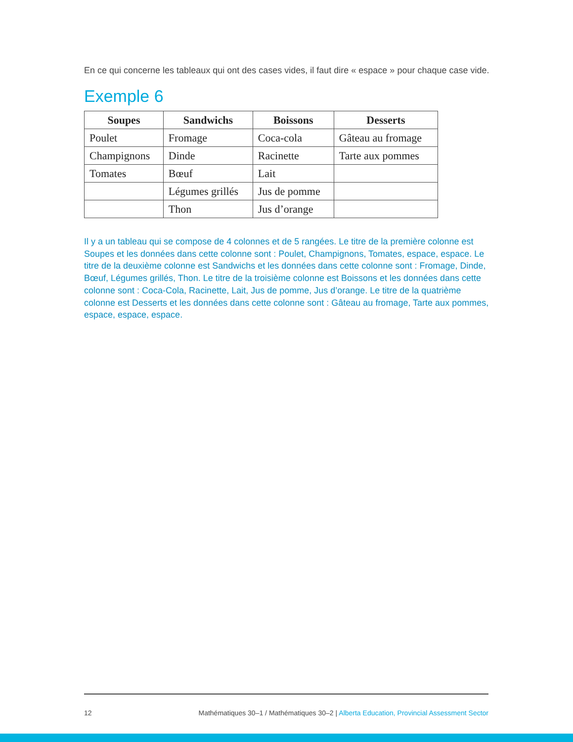En ce qui concerne les tableaux qui ont des cases vides, il faut dire « espace » pour chaque case vide.
Exemple 6
| Soupes | Sandwichs | Boissons | Desserts |
| --- | --- | --- | --- |
| Poulet | Fromage | Coca-cola | Gâteau au fromage |
| Champignons | Dinde | Racinette | Tarte aux pommes |
| Tomates | Bœuf | Lait | |
| | Légumes grillés | Jus de pomme | |
| | Thon | Jus d’orange | |
Il y a un tableau qui se compose de 4 colonnes et de 5 rangées. Le titre de la première colonne est Soupes et les données dans cette colonne sont : Poulet, Champignons, Tomates, espace, espace. Le titre de la deuxième colonne est Sandwichs et les données dans cette colonne sont : Fromage, Dinde, Bœuf, Légumes grillés, Thon. Le titre de la troisième colonne est Boissons et les données dans cette colonne sont : Coca-Cola, Racinette, Lait, Jus de pomme, Jus d’orange. Le titre de la quatrième colonne est Desserts et les données dans cette colonne sont : Gâteau au fromage, Tarte aux pommes, espace, espace, espace.
12 Mathématiques 30–1 / Mathématiques 30–2 | Alberta Education, Provincial Assessment Sector